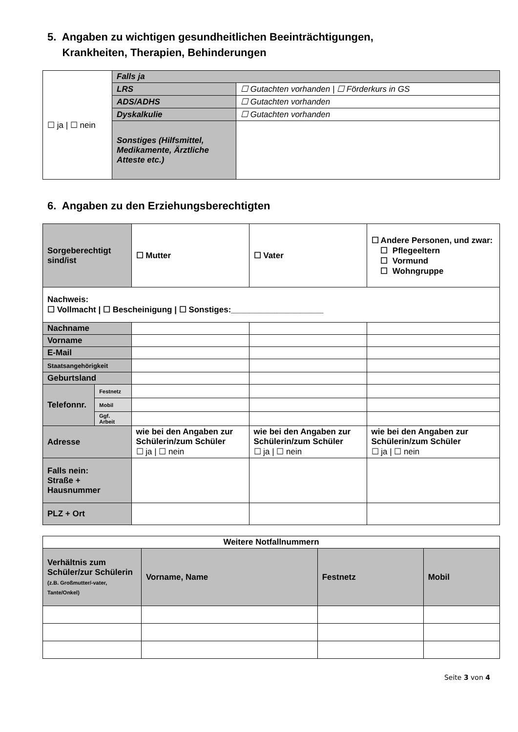5. Angaben zu wichtigen gesundheitlichen Beeinträchtigungen,
Krankheiten, Therapien, Behinderungen
| ☐ ja / ☐ nein | Falls ja | |
| | LRS | ☐ Gutachten vorhanden / ☐ Förderkurs in GS |
| | ADS/ADHS | ☐ Gutachten vorhanden |
| | Dyskalkulie | ☐ Gutachten vorhanden |
| | Sonstiges (Hilfsmittel, Medikamente, Ärztliche Atteste etc.) | |
6. Angaben zu den Erziehungsberechtigten
| Sorgeberechtigt sind/ist | | ☐ Mutter | ☐ Vater | ☐ Andere Personen, und zwar: ☐ Pflegeeltern ☐ Vormund ☐ Wohngruppe |
| Nachweis: ☐ Vollmacht / ☐ Bescheinigung / ☐ Sonstiges:____________________ | | | | |
| Nachname | | | | |
| Vorname | | | | |
| E-Mail | | | | |
| Staatsangehörigkeit | | | | |
| Geburtsland | | | | |
| Telefonnr. | Festnetz | | | |
| | Mobil | | | |
| | Ggf. Arbeit | | | |
| Adresse | | wie bei den Angaben zur Schülerin/zum Schüler ☐ ja / ☐ nein | wie bei den Angaben zur Schülerin/zum Schüler ☐ ja / ☐ nein | wie bei den Angaben zur Schülerin/zum Schüler ☐ ja / ☐ nein |
| Falls nein: Straße + Hausnummer | | | | |
| PLZ + Ort | | | | |
| Weitere Notfallnummern | | | |
| --- | --- | --- | --- |
| Verhältnis zum Schüler/zur Schülerin (z.B. Großmutter/-vater, Tante/Onkel) | Vorname, Name | Festnetz | Mobil |
Seite 3 von 4